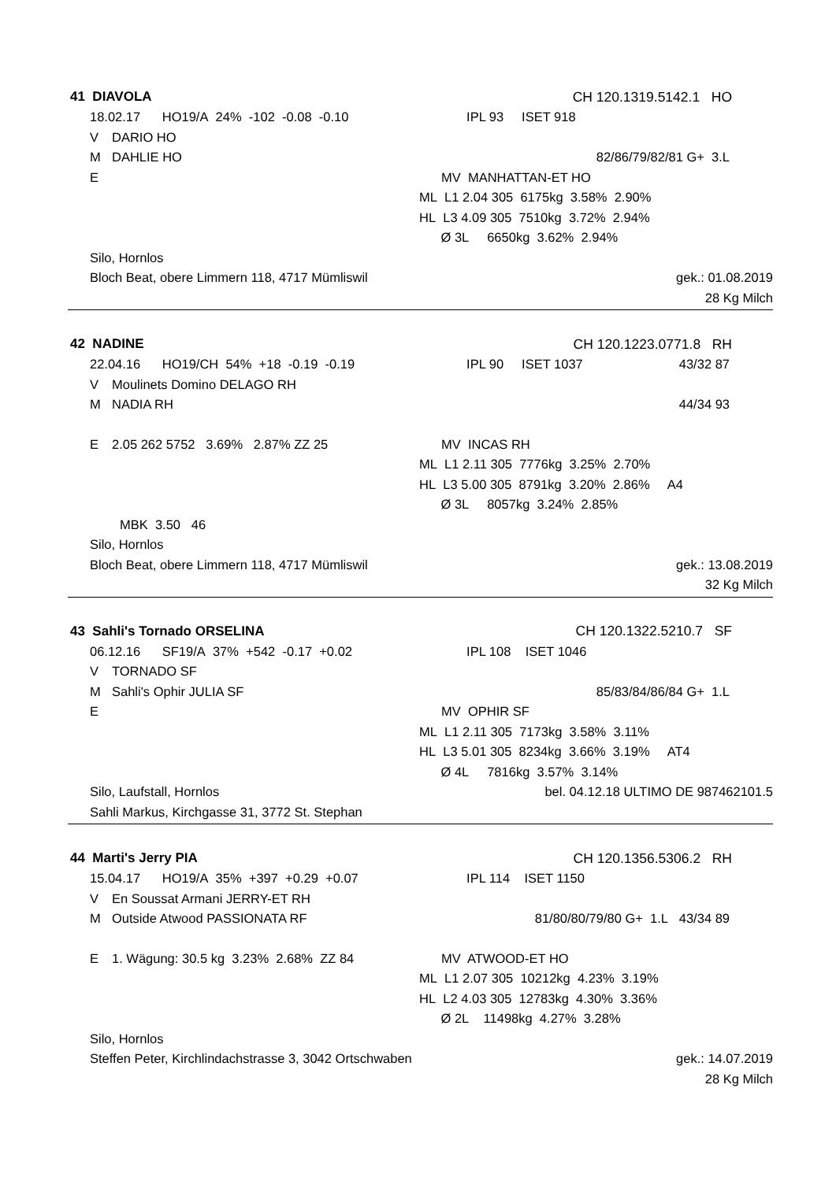41 DIAVOLA CH 120.1319.5142.1 HO
18.02.17 HO19/A 24% -102 -0.08 -0.10 IPL 93 ISET 918
V DARIO HO
M DAHLIE HO 82/86/79/82/81 G+ 3.L
E MV MANHATTAN-ET HO
ML L1 2.04 305 6175kg 3.58% 2.90%
HL L3 4.09 305 7510kg 3.72% 2.94%
Ø 3L 6650kg 3.62% 2.94%
Silo, Hornlos
Bloch Beat, obere Limmern 118, 4717 Mümliswil gek.: 01.08.2019
28 Kg Milch
42 NADINE CH 120.1223.0771.8 RH
22.04.16 HO19/CH 54% +18 -0.19 -0.19 IPL 90 ISET 1037 43/32 87
V Moulinets Domino DELAGO RH
M NADIA RH 44/34 93
E 2.05 262 5752 3.69% 2.87% ZZ 25 MV INCAS RH
ML L1 2.11 305 7776kg 3.25% 2.70%
HL L3 5.00 305 8791kg 3.20% 2.86% A4
Ø 3L 8057kg 3.24% 2.85%
MBK 3.50 46
Silo, Hornlos
Bloch Beat, obere Limmern 118, 4717 Mümliswil gek.: 13.08.2019
32 Kg Milch
43 Sahli's Tornado ORSELINA CH 120.1322.5210.7 SF
06.12.16 SF19/A 37% +542 -0.17 +0.02 IPL 108 ISET 1046
V TORNADO SF
M Sahli's Ophir JULIA SF 85/83/84/86/84 G+ 1.L
E MV OPHIR SF
ML L1 2.11 305 7173kg 3.58% 3.11%
HL L3 5.01 305 8234kg 3.66% 3.19% AT4
Ø 4L 7816kg 3.57% 3.14%
Silo, Laufstall, Hornlos bel. 04.12.18 ULTIMO DE 987462101.5
Sahli Markus, Kirchgasse 31, 3772 St. Stephan
44 Marti's Jerry PIA CH 120.1356.5306.2 RH
15.04.17 HO19/A 35% +397 +0.29 +0.07 IPL 114 ISET 1150
V En Soussat Armani JERRY-ET RH
M Outside Atwood PASSIONATA RF
81/80/80/79/80 G+ 1.L 43/34 89
E 1. Wägung: 30.5 kg 3.23% 2.68% ZZ 84 MV ATWOOD-ET HO
ML L1 2.07 305 10212kg 4.23% 3.19%
HL L2 4.03 305 12783kg 4.30% 3.36%
Ø 2L 11498kg 4.27% 3.28%
Silo, Hornlos
Steffen Peter, Kirchlindachstrasse 3, 3042 Ortschwaben gek.: 14.07.2019
28 Kg Milch